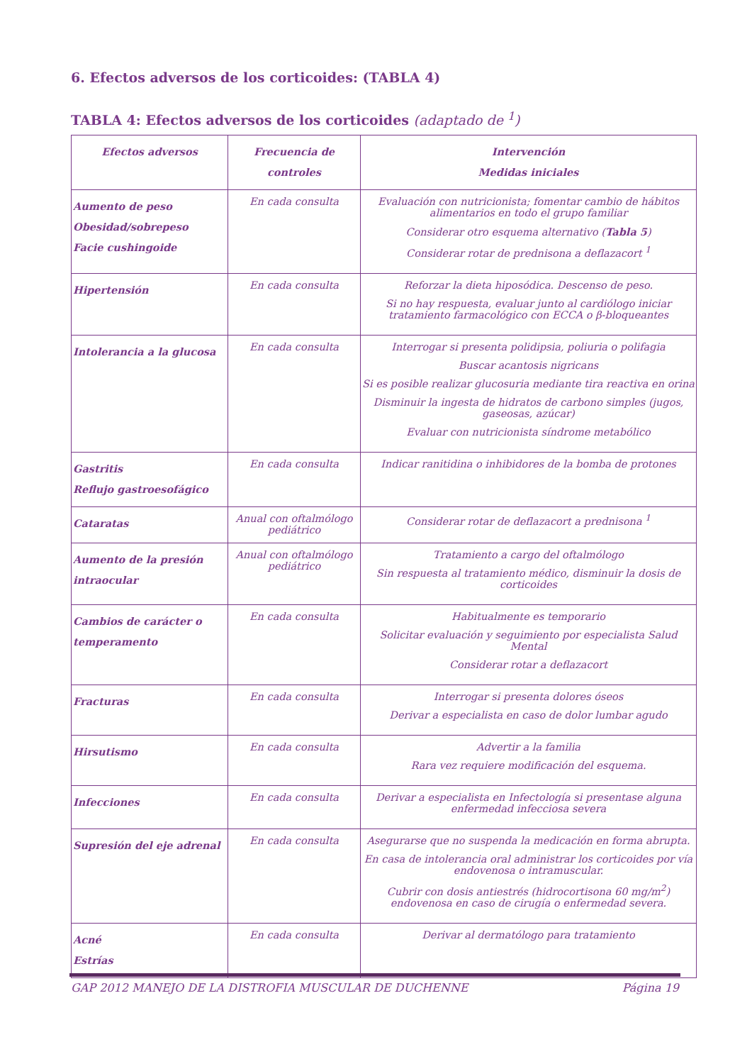6. Efectos adversos de los corticoides: (TABLA 4)
TABLA 4: Efectos adversos de los corticoides (adaptado de <sup>1</sup>)
| Efectos adversos | Frecuencia de controles | Intervención Medidas iniciales |
| --- | --- | --- |
| Aumento de peso Obesidad/sobrepeso Facie cushingoide | En cada consulta | Evaluación con nutricionista; fomentar cambio de hábitos alimentarios en todo el grupo familiar Considerar otro esquema alternativo ( Tabla 5 ) Considerar rotar de prednisona a deflazacort <sup>1</sup> |
| Hipertensión | En cada consulta | Reforzar la dieta hiposódica. Descenso de peso. Si no hay respuesta, evaluar junto al cardiólogo iniciar tratamiento farmacológico con ECCA o β-bloqueantes |
| Intolerancia a la glucosa | En cada consulta | Interrogar si presenta polidipsia, poliuria o polifagia Buscar acantosis nigricans Si es posible realizar glucosuria mediante tira reactiva en orina Disminuir la ingesta de hidratos de carbono simples (jugos, gaseosas, azúcar) Evaluar con nutricionista síndrome metabólico |
| Gastritis Reflujo gastroesofágico | En cada consulta | Indicar ranitidina o inhibidores de la bomba de protones |
| Cataratas | Anual con oftalmólogo pediátrico | Considerar rotar de deflazacort a prednisona <sup>1</sup> |
| Aumento de la presión intraocular | Anual con oftalmólogo pediátrico | Tratamiento a cargo del oftalmólogo Sin respuesta al tratamiento médico, disminuir la dosis de corticoides |
| Cambios de carácter o temperamento | En cada consulta | Habitualmente es temporario Solicitar evaluación y seguimiento por especialista Salud Mental Considerar rotar a deflazacort |
| Fracturas | En cada consulta | Interrogar si presenta dolores óseos Derivar a especialista en caso de dolor lumbar agudo |
| Hirsutismo | En cada consulta | Advertir a la familia Rara vez requiere modificación del esquema. |
| Infecciones | En cada consulta | Derivar a especialista en Infectología si presentase alguna enfermedad infecciosa severa |
| Supresión del eje adrenal | En cada consulta | Asegurarse que no suspenda la medicación en forma abrupta. En casa de intolerancia oral administrar los corticoides por vía endovenosa o intramuscular. Cubrir con dosis antiestrés (hidrocortisona 60 mg/m<sup>2</sup>) endovenosa en caso de cirugía o enfermedad severa. |
| Acné Estrías | En cada consulta | Derivar al dermatólogo para tratamiento |
GAP 2012 MANEJO DE LA DISTROFIA MUSCULAR DE DUCHENNE Página 19